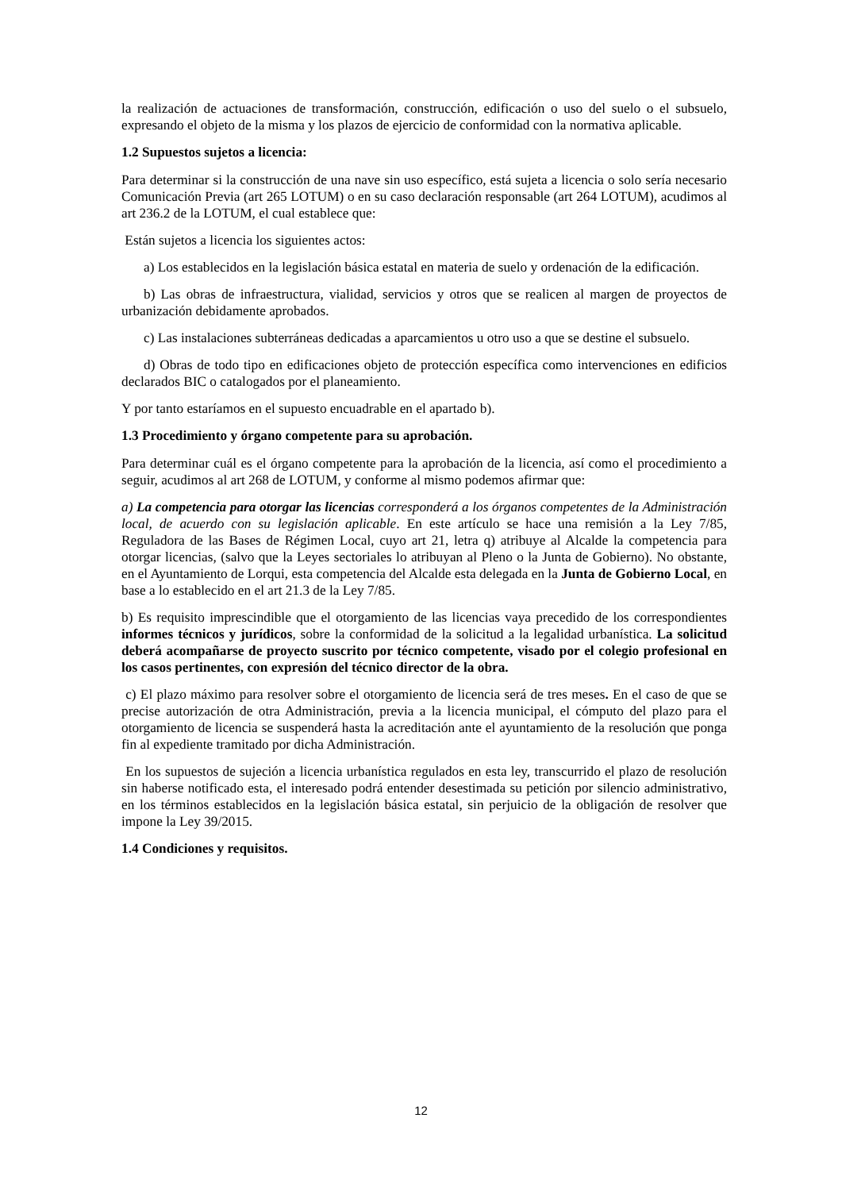la realización de actuaciones de transformación, construcción, edificación o uso del suelo o el subsuelo, expresando el objeto de la misma y los plazos de ejercicio de conformidad con la normativa aplicable.
1.2 Supuestos sujetos a licencia:
Para determinar si la construcción de una nave sin uso específico, está sujeta a licencia o solo sería necesario Comunicación Previa (art 265 LOTUM) o en su caso declaración responsable (art 264 LOTUM), acudimos al art 236.2 de la LOTUM, el cual establece que:
Están sujetos a licencia los siguientes actos:
a) Los establecidos en la legislación básica estatal en materia de suelo y ordenación de la edificación.
b) Las obras de infraestructura, vialidad, servicios y otros que se realicen al margen de proyectos de urbanización debidamente aprobados.
c) Las instalaciones subterráneas dedicadas a aparcamientos u otro uso a que se destine el subsuelo.
d) Obras de todo tipo en edificaciones objeto de protección específica como intervenciones en edificios declarados BIC o catalogados por el planeamiento.
Y por tanto estaríamos en el supuesto encuadrable en el apartado b).
1.3 Procedimiento y órgano competente para su aprobación.
Para determinar cuál es el órgano competente para la aprobación de la licencia, así como el procedimiento a seguir, acudimos al art 268 de LOTUM, y conforme al mismo podemos afirmar que:
a) La competencia para otorgar las licencias corresponderá a los órganos competentes de la Administración local, de acuerdo con su legislación aplicable. En este artículo se hace una remisión a la Ley 7/85, Reguladora de las Bases de Régimen Local, cuyo art 21, letra q) atribuye al Alcalde la competencia para otorgar licencias, (salvo que la Leyes sectoriales lo atribuyan al Pleno o la Junta de Gobierno). No obstante, en el Ayuntamiento de Lorqui, esta competencia del Alcalde esta delegada en la Junta de Gobierno Local, en base a lo establecido en el art 21.3 de la Ley 7/85.
b) Es requisito imprescindible que el otorgamiento de las licencias vaya precedido de los correspondientes informes técnicos y jurídicos, sobre la conformidad de la solicitud a la legalidad urbanística. La solicitud deberá acompañarse de proyecto suscrito por técnico competente, visado por el colegio profesional en los casos pertinentes, con expresión del técnico director de la obra.
c) El plazo máximo para resolver sobre el otorgamiento de licencia será de tres meses. En el caso de que se precise autorización de otra Administración, previa a la licencia municipal, el cómputo del plazo para el otorgamiento de licencia se suspenderá hasta la acreditación ante el ayuntamiento de la resolución que ponga fin al expediente tramitado por dicha Administración.
En los supuestos de sujeción a licencia urbanística regulados en esta ley, transcurrido el plazo de resolución sin haberse notificado esta, el interesado podrá entender desestimada su petición por silencio administrativo, en los términos establecidos en la legislación básica estatal, sin perjuicio de la obligación de resolver que impone la Ley 39/2015.
1.4 Condiciones y requisitos.
12